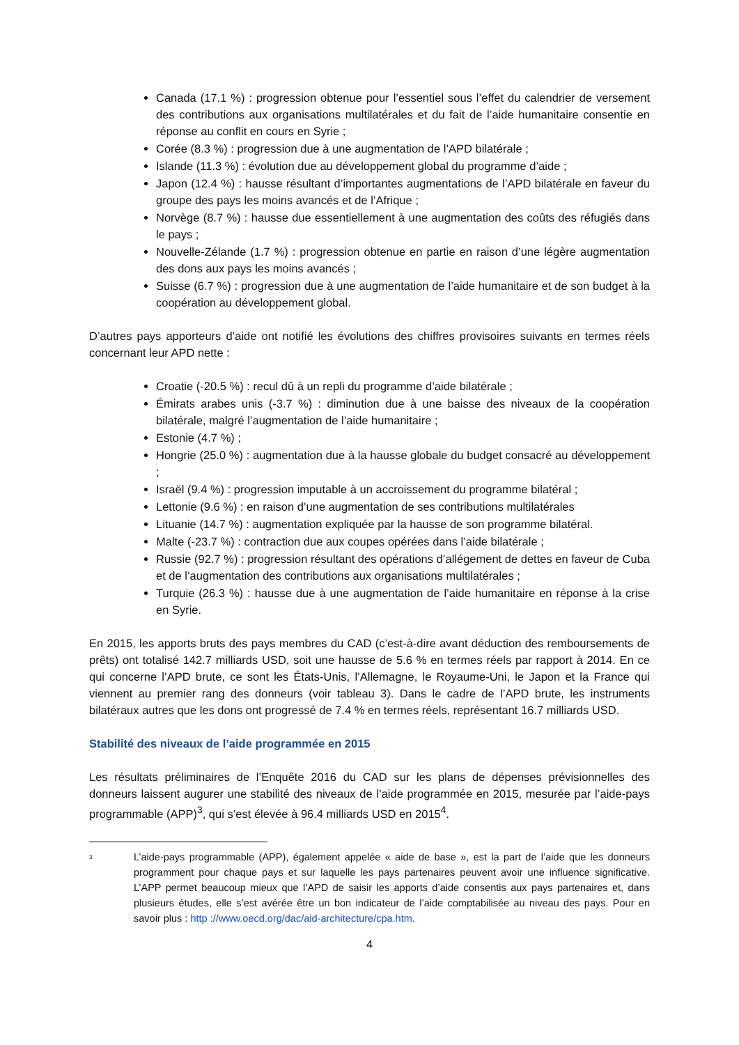Canada (17.1 %) : progression obtenue pour l’essentiel sous l’effet du calendrier de versement des contributions aux organisations multilatérales et du fait de l’aide humanitaire consentie en réponse au conflit en cours en Syrie ;
Corée (8.3 %) : progression due à une augmentation de l’APD bilatérale ;
Islande (11.3 %) : évolution due au développement global du programme d’aide ;
Japon (12.4 %) : hausse résultant d’importantes augmentations de l’APD bilatérale en faveur du groupe des pays les moins avancés et de l’Afrique ;
Norvège (8.7 %) : hausse due essentiellement à une augmentation des coûts des réfugiés dans le pays ;
Nouvelle-Zélande (1.7 %) : progression obtenue en partie en raison d’une légère augmentation des dons aux pays les moins avancés ;
Suisse (6.7 %) : progression due à une augmentation de l’aide humanitaire et de son budget à la coopération au développement global.
D’autres pays apporteurs d’aide ont notifié les évolutions des chiffres provisoires suivants en termes réels concernant leur APD nette :
Croatie (-20.5 %) : recul dû à un repli du programme d’aide bilatérale ;
Émirats arabes unis (-3.7 %) : diminution due à une baisse des niveaux de la coopération bilatérale, malgré l’augmentation de l’aide humanitaire ;
Estonie (4.7 %) ;
Hongrie (25.0 %) : augmentation due à la hausse globale du budget consacré au développement ;
Israël (9.4 %) : progression imputable à un accroissement du programme bilatéral ;
Lettonie (9.6 %) : en raison d’une augmentation de ses contributions multilatérales
Lituanie (14.7 %) : augmentation expliquée par la hausse de son programme bilatéral.
Malte (-23.7 %) : contraction due aux coupes opérées dans l’aide bilatérale ;
Russie (92.7 %) : progression résultant des opérations d’allégement de dettes en faveur de Cuba et de l’augmentation des contributions aux organisations multilatérales ;
Turquie (26.3 %) : hausse due à une augmentation de l’aide humanitaire en réponse à la crise en Syrie.
En 2015, les apports bruts des pays membres du CAD (c’est-à-dire avant déduction des remboursements de prêts) ont totalisé 142.7 milliards USD, soit une hausse de 5.6 % en termes réels par rapport à 2014. En ce qui concerne l’APD brute, ce sont les États-Unis, l’Allemagne, le Royaume-Uni, le Japon et la France qui viennent au premier rang des donneurs (voir tableau 3). Dans le cadre de l’APD brute, les instruments bilatéraux autres que les dons ont progressé de 7.4 % en termes réels, représentant 16.7 milliards USD.
Stabilité des niveaux de l’aide programmée en 2015
Les résultats préliminaires de l’Enquête 2016 du CAD sur les plans de dépenses prévisionnelles des donneurs laissent augurer une stabilité des niveaux de l’aide programmée en 2015, mesurée par l’aide-pays programmable (APP)<sup>3</sup>, qui s’est élevée à 96.4 milliards USD en 2015<sup>4</sup>.
<sup>3</sup>
L’aide-pays programmable (APP), également appelée « aide de base », est la part de l’aide que les donneurs programment pour chaque pays et sur laquelle les pays partenaires peuvent avoir une influence significative. L’APP permet beaucoup mieux que l’APD de saisir les apports d’aide consentis aux pays partenaires et, dans plusieurs études, elle s’est avérée être un bon indicateur de l’aide comptabilisée au niveau des pays. Pour en savoir plus : http ://www.oecd.org/dac/aid-architecture/cpa.htm.
4